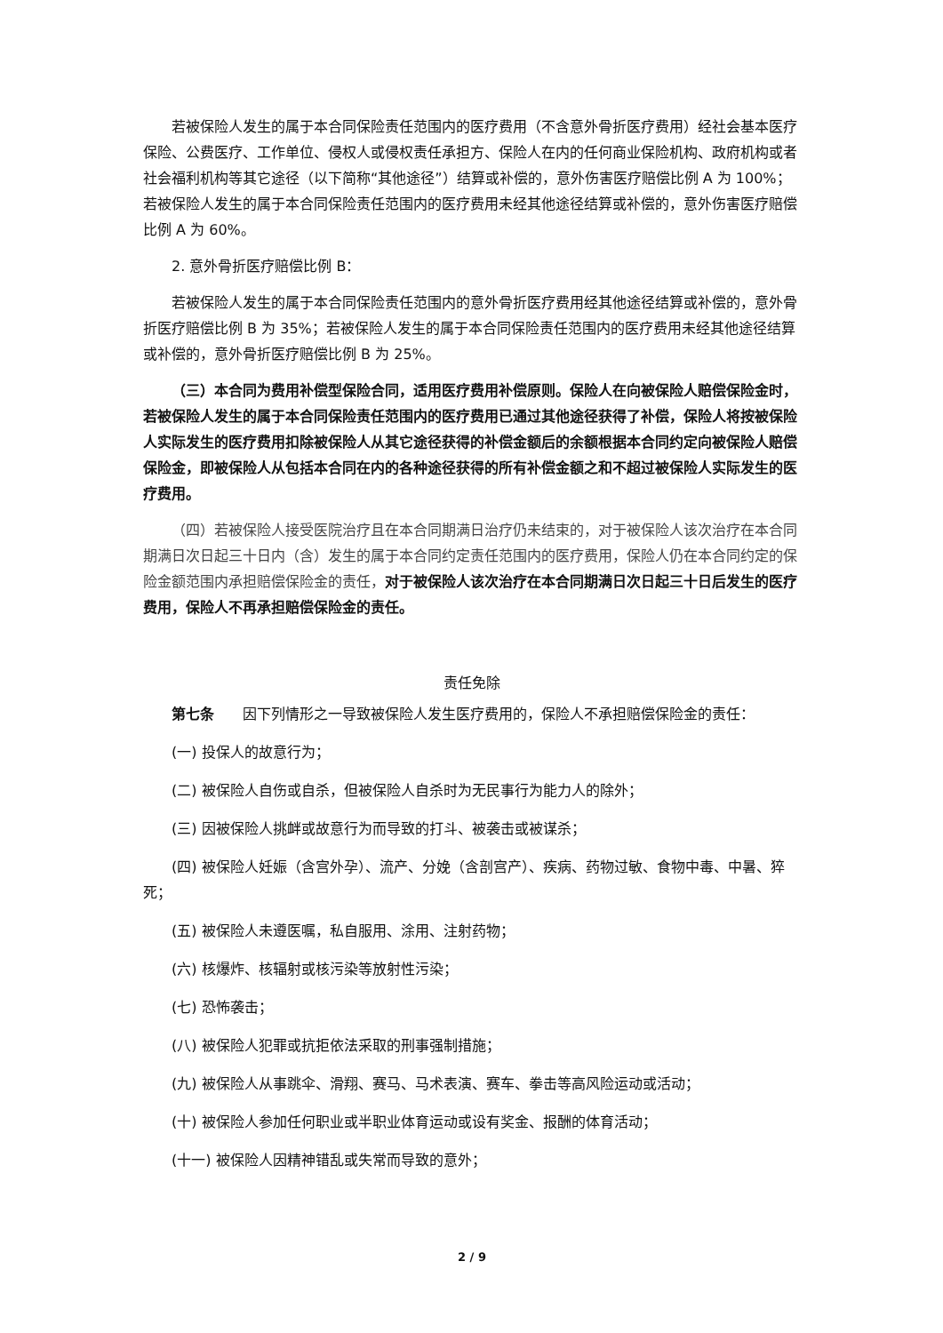若被保险人发生的属于本合同保险责任范围内的医疗费用（不含意外骨折医疗费用）经社会基本医疗保险、公费医疗、工作单位、侵权人或侵权责任承担方、保险人在内的任何商业保险机构、政府机构或者社会福利机构等其它途径（以下简称“其他途径”）结算或补偿的，意外伤害医疗赔偿比例 A 为 100%；若被保险人发生的属于本合同保险责任范围内的医疗费用未经其他途径结算或补偿的，意外伤害医疗赔偿比例 A 为 60%。
2. 意外骨折医疗赔偿比例 B：
若被保险人发生的属于本合同保险责任范围内的意外骨折医疗费用经其他途径结算或补偿的，意外骨折医疗赔偿比例 B 为 35%；若被保险人发生的属于本合同保险责任范围内的医疗费用未经其他途径结算或补偿的，意外骨折医疗赔偿比例 B 为 25%。
（三）本合同为费用补偿型保险合同，适用医疗费用补偿原则。保险人在向被保险人赔偿保险金时，若被保险人发生的属于本合同保险责任范围内的医疗费用已通过其他途径获得了补偿，保险人将按被保险人实际发生的医疗费用扣除被保险人从其它途径获得的补偿金额后的余额根据本合同约定向被保险人赔偿保险金，即被保险人从包括本合同在内的各种途径获得的所有补偿金额之和不超过被保险人实际发生的医疗费用。
（四）若被保险人接受医院治疗且在本合同期满日治疗仍未结束的，对于被保险人该次治疗在本合同期满日次日起三十日内（含）发生的属于本合同约定责任范围内的医疗费用，保险人仍在本合同约定的保险金额范围内承担赔偿保险金的责任，对于被保险人该次治疗在本合同期满日次日起三十日后发生的医疗费用，保险人不再承担赔偿保险金的责任。
责任免除
第七条　　因下列情形之一导致被保险人发生医疗费用的，保险人不承担赔偿保险金的责任：
(一) 投保人的故意行为；
(二) 被保险人自伤或自杀，但被保险人自杀时为无民事行为能力人的除外；
(三) 因被保险人挑衅或故意行为而导致的打斗、被袭击或被谋杀；
(四) 被保险人妊娠（含宫外孕）、流产、分娩（含剖宫产）、疾病、药物过敏、食物中毒、中暑、猝死；
(五) 被保险人未遵医嘱，私自服用、涂用、注射药物；
(六) 核爆炸、核辐射或核污染等放射性污染；
(七) 恐怖袭击；
(八) 被保险人犯罪或抗拒依法采取的刑事强制措施；
(九) 被保险人从事跳伞、滑翔、赛马、马术表演、赛车、拳击等高风险运动或活动；
(十) 被保险人参加任何职业或半职业体育运动或设有奖金、报酬的体育活动；
(十一) 被保险人因精神错乱或失常而导致的意外；
2 / 9